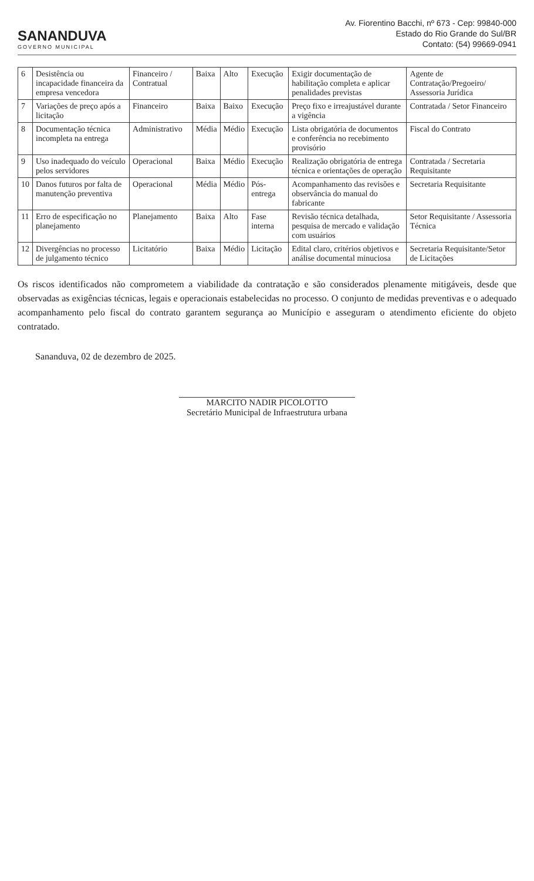SANANDUVA
GOVERNO MUNICIPAL
Av. Fiorentino Bacchi, nº 673 - Cep: 99840-000
Estado do Rio Grande do Sul/BR
Contato: (54) 99669-0941
| 6 | Desistência ou incapacidade financeira da empresa vencedora | Financeiro / Contratual | Baixa | Alto | Execução | Exigir documentação de habilitação completa e aplicar penalidades previstas | Agente de Contratação/Pregoeiro/ Assessoria Jurídica |
| 7 | Variações de preço após a licitação | Financeiro | Baixa | Baixo | Execução | Preço fixo e irreajustável durante a vigência | Contratada / Setor Financeiro |
| 8 | Documentação técnica incompleta na entrega | Administrativo | Média | Médio | Execução | Lista obrigatória de documentos e conferência no recebimento provisório | Fiscal do Contrato |
| 9 | Uso inadequado do veículo pelos servidores | Operacional | Baixa | Médio | Execução | Realização obrigatória de entrega técnica e orientações de operação | Contratada / Secretaria Requisitante |
| 10 | Danos futuros por falta de manutenção preventiva | Operacional | Média | Médio | Pós-entrega | Acompanhamento das revisões e observância do manual do fabricante | Secretaria Requisitante |
| 11 | Erro de especificação no planejamento | Planejamento | Baixa | Alto | Fase interna | Revisão técnica detalhada, pesquisa de mercado e validação com usuários | Setor Requisitante / Assessoria Técnica |
| 12 | Divergências no processo de julgamento técnico | Licitatório | Baixa | Médio | Licitação | Edital claro, critérios objetivos e análise documental minuciosa | Secretaria Requisitante/Setor de Licitações |
Os riscos identificados não comprometem a viabilidade da contratação e são considerados plenamente mitigáveis, desde que observadas as exigências técnicas, legais e operacionais estabelecidas no processo. O conjunto de medidas preventivas e o adequado acompanhamento pelo fiscal do contrato garantem segurança ao Município e asseguram o atendimento eficiente do objeto contratado.
Sananduva, 02 de dezembro de 2025.
MARCITO NADIR PICOLOTTO
Secretário Municipal de Infraestrutura urbana